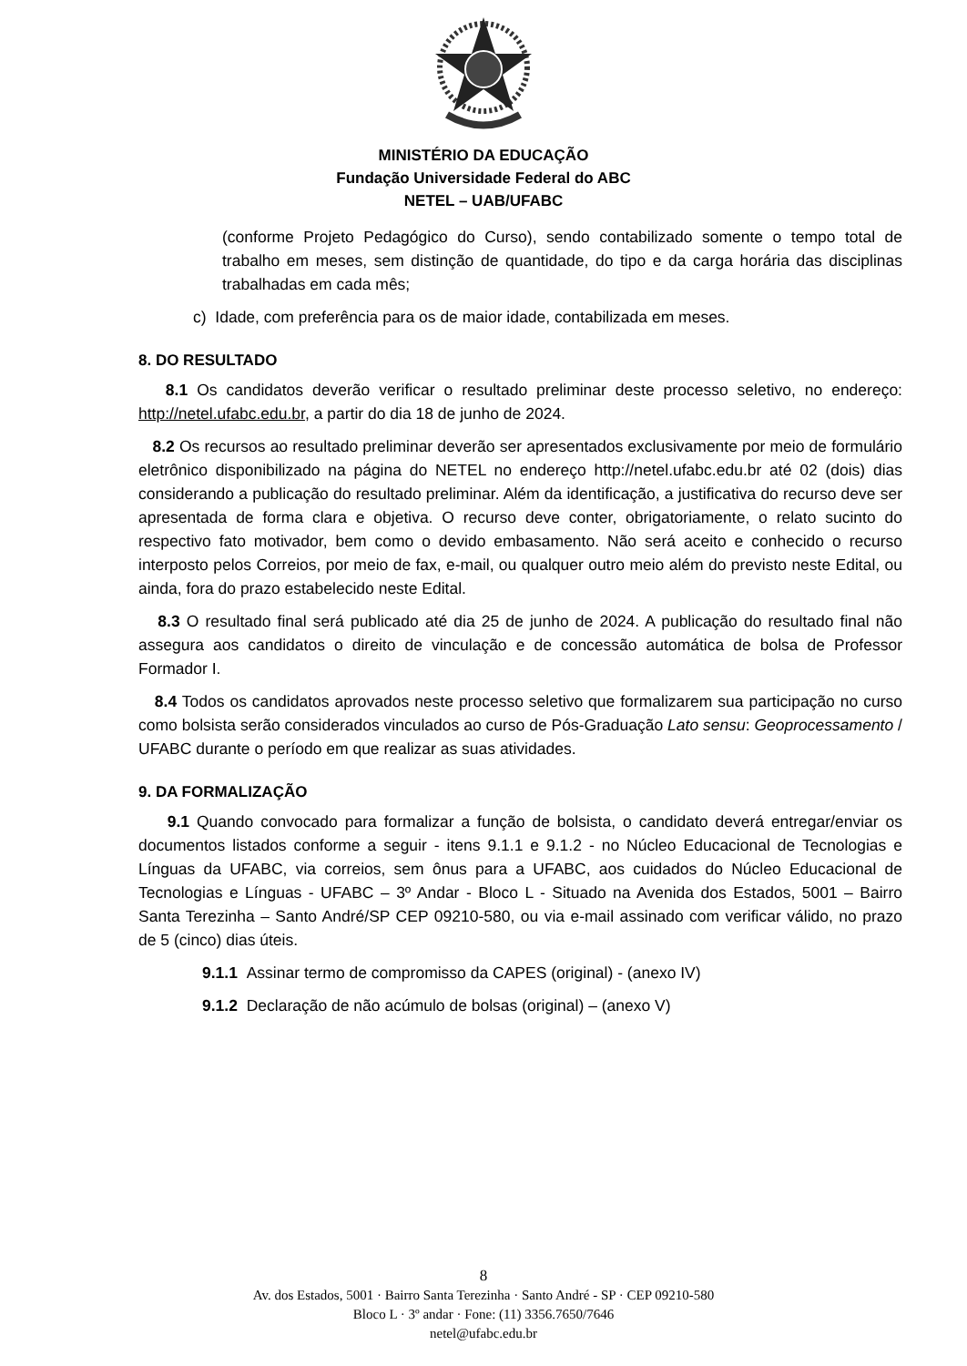MINISTÉRIO DA EDUCAÇÃO
Fundação Universidade Federal do ABC
NETEL – UAB/UFABC
(conforme Projeto Pedagógico do Curso), sendo contabilizado somente o tempo total de trabalho em meses, sem distinção de quantidade, do tipo e da carga horária das disciplinas trabalhadas em cada mês;
c) Idade, com preferência para os de maior idade, contabilizada em meses.
8. DO RESULTADO
8.1 Os candidatos deverão verificar o resultado preliminar deste processo seletivo, no endereço: http://netel.ufabc.edu.br, a partir do dia 18 de junho de 2024.
8.2 Os recursos ao resultado preliminar deverão ser apresentados exclusivamente por meio de formulário eletrônico disponibilizado na página do NETEL no endereço http://netel.ufabc.edu.br até 02 (dois) dias considerando a publicação do resultado preliminar. Além da identificação, a justificativa do recurso deve ser apresentada de forma clara e objetiva. O recurso deve conter, obrigatoriamente, o relato sucinto do respectivo fato motivador, bem como o devido embasamento. Não será aceito e conhecido o recurso interposto pelos Correios, por meio de fax, e-mail, ou qualquer outro meio além do previsto neste Edital, ou ainda, fora do prazo estabelecido neste Edital.
8.3 O resultado final será publicado até dia 25 de junho de 2024. A publicação do resultado final não assegura aos candidatos o direito de vinculação e de concessão automática de bolsa de Professor Formador I.
8.4 Todos os candidatos aprovados neste processo seletivo que formalizarem sua participação no curso como bolsista serão considerados vinculados ao curso de Pós-Graduação Lato sensu: Geoprocessamento / UFABC durante o período em que realizar as suas atividades.
9. DA FORMALIZAÇÃO
9.1 Quando convocado para formalizar a função de bolsista, o candidato deverá entregar/enviar os documentos listados conforme a seguir - itens 9.1.1 e 9.1.2 - no Núcleo Educacional de Tecnologias e Línguas da UFABC, via correios, sem ônus para a UFABC, aos cuidados do Núcleo Educacional de Tecnologias e Línguas - UFABC – 3º Andar - Bloco L - Situado na Avenida dos Estados, 5001 – Bairro Santa Terezinha – Santo André/SP CEP 09210-580, ou via e-mail assinado com verificar válido, no prazo de 5 (cinco) dias úteis.
9.1.1 Assinar termo de compromisso da CAPES (original) - (anexo IV)
9.1.2 Declaração de não acúmulo de bolsas (original) – (anexo V)
8
Av. dos Estados, 5001 · Bairro Santa Terezinha · Santo André - SP · CEP 09210-580
Bloco L · 3º andar · Fone: (11) 3356.7650/7646
netel@ufabc.edu.br